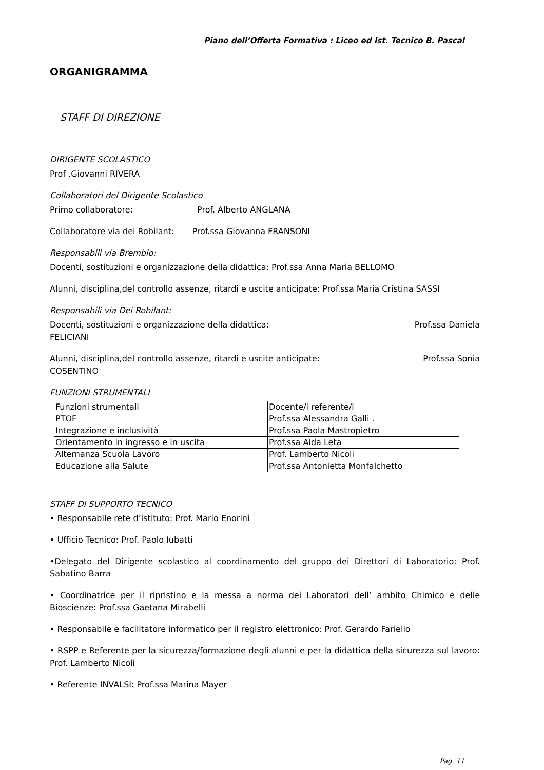Piano dell’Offerta Formativa : Liceo ed Ist. Tecnico B. Pascal
ORGANIGRAMMA
STAFF DI DIREZIONE
DIRIGENTE SCOLASTICO
Prof .Giovanni RIVERA
Collaboratori del Dirigente Scolastico
Primo collaboratore: Prof. Alberto ANGLANA
Collaboratore via dei Robilant: Prof.ssa Giovanna FRANSONI
Responsabili via Brembio:
Docenti, sostituzioni e organizzazione della didattica: Prof.ssa Anna Maria BELLOMO
Alunni, disciplina,del controllo assenze, ritardi e uscite anticipate: Prof.ssa Maria Cristina SASSI
Responsabili via Dei Robilant:
Docenti, sostituzioni e organizzazione della didattica: Prof.ssa Daniela
FELICIANI
Alunni, disciplina,del controllo assenze, ritardi e uscite anticipate: Prof.ssa Sonia
COSENTINO
FUNZIONI STRUMENTALI
| Funzioni strumentali | Docente/i referente/i |
| PTOF | Prof.ssa Alessandra Galli . |
| Integrazione e inclusività | Prof.ssa Paola Mastropietro |
| Orientamento in ingresso e in uscita | Prof.ssa Aida Leta |
| Alternanza Scuola Lavoro | Prof. Lamberto Nicoli |
| Educazione alla Salute | Prof.ssa Antonietta Monfalchetto |
STAFF DI SUPPORTO TECNICO
• Responsabile rete d’istituto: Prof. Mario Enorini
• Ufficio Tecnico: Prof. Paolo Iubatti
•Delegato del Dirigente scolastico al coordinamento del gruppo dei Direttori di Laboratorio: Prof. Sabatino Barra
• Coordinatrice per il ripristino e la messa a norma dei Laboratori dell’ ambito Chimico e delle Bioscienze: Prof.ssa Gaetana Mirabelli
• Responsabile e facilitatore informatico per il registro elettronico: Prof. Gerardo Fariello
• RSPP e Referente per la sicurezza/formazione degli alunni e per la didattica della sicurezza sul lavoro: Prof. Lamberto Nicoli
• Referente INVALSI: Prof.ssa Marina Mayer
Pag. 11